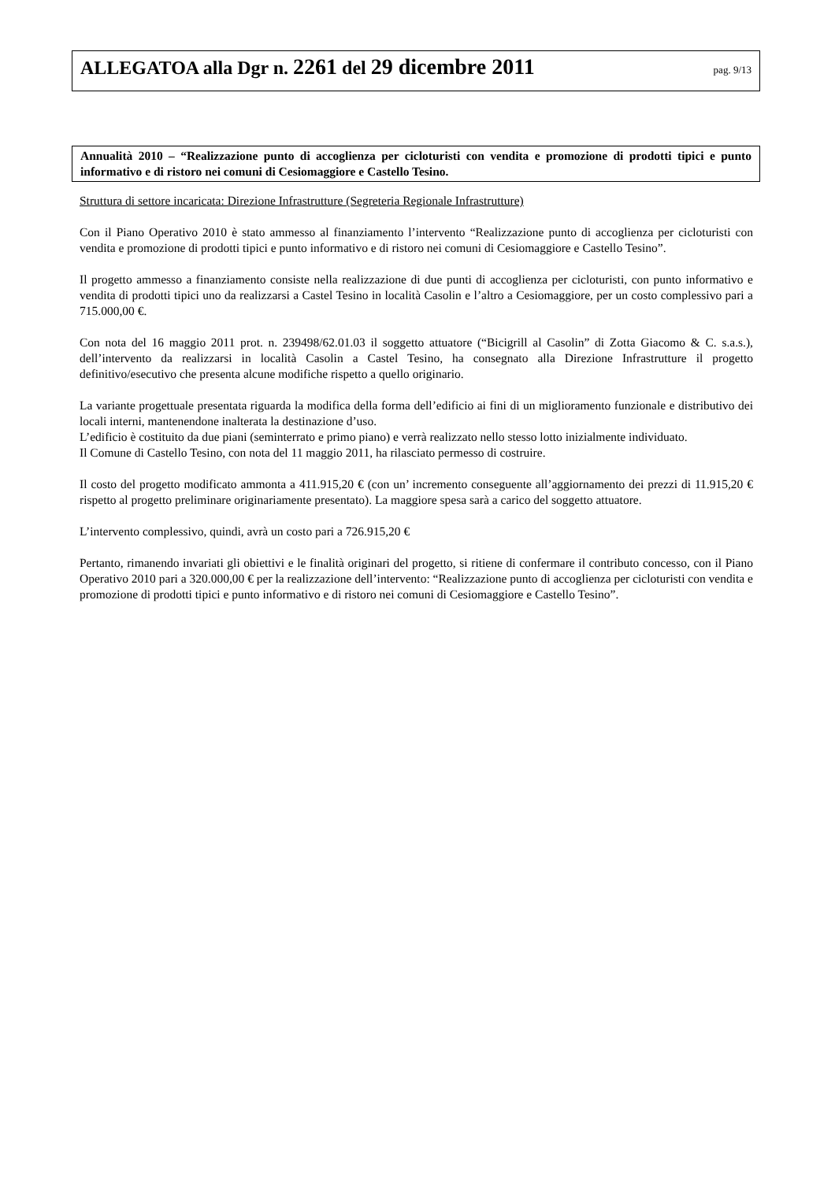ALLEGATOA alla Dgr n. 2261 del 29 dicembre 2011
pag. 9/13
Annualità 2010 – “Realizzazione punto di accoglienza per cicloturisti con vendita e promozione di prodotti tipici e punto informativo e di ristoro nei comuni di Cesiomaggiore e Castello Tesino.
Struttura di settore incaricata: Direzione Infrastrutture (Segreteria Regionale Infrastrutture)
Con il Piano Operativo 2010 è stato ammesso al finanziamento l’intervento “Realizzazione punto di accoglienza per cicloturisti con vendita e promozione di prodotti tipici e punto informativo e di ristoro nei comuni di Cesiomaggiore e Castello Tesino”.
Il progetto ammesso a finanziamento consiste nella realizzazione di due punti di accoglienza per cicloturisti, con punto informativo e vendita di prodotti tipici uno da realizzarsi a Castel Tesino in località Casolin e l’altro a Cesiomaggiore, per un costo complessivo pari a 715.000,00 €.
Con nota del 16 maggio 2011 prot. n. 239498/62.01.03 il soggetto attuatore (“Bicigrill al Casolin” di Zotta Giacomo & C. s.a.s.), dell’intervento da realizzarsi in località Casolin a Castel Tesino, ha consegnato alla Direzione Infrastrutture il progetto definitivo/esecutivo che presenta alcune modifiche rispetto a quello originario.
La variante progettuale presentata riguarda la modifica della forma dell’edificio ai fini di un miglioramento funzionale e distributivo dei locali interni, mantenendone inalterata la destinazione d’uso.
L’edificio è costituito da due piani (seminterrato e primo piano) e verrà realizzato nello stesso lotto inizialmente individuato.
Il Comune di Castello Tesino, con nota del 11 maggio 2011, ha rilasciato permesso di costruire.
Il costo del progetto modificato ammonta a 411.915,20 € (con un’ incremento conseguente all’aggiornamento dei prezzi di 11.915,20 € rispetto al progetto preliminare originariamente presentato). La maggiore spesa sarà a carico del soggetto attuatore.
L’intervento complessivo, quindi, avrà un costo pari a 726.915,20 €
Pertanto, rimanendo invariati gli obiettivi e le finalità originari del progetto, si ritiene di confermare il contributo concesso, con il Piano Operativo 2010 pari a 320.000,00 € per la realizzazione dell’intervento: “Realizzazione punto di accoglienza per cicloturisti con vendita e promozione di prodotti tipici e punto informativo e di ristoro nei comuni di Cesiomaggiore e Castello Tesino”.